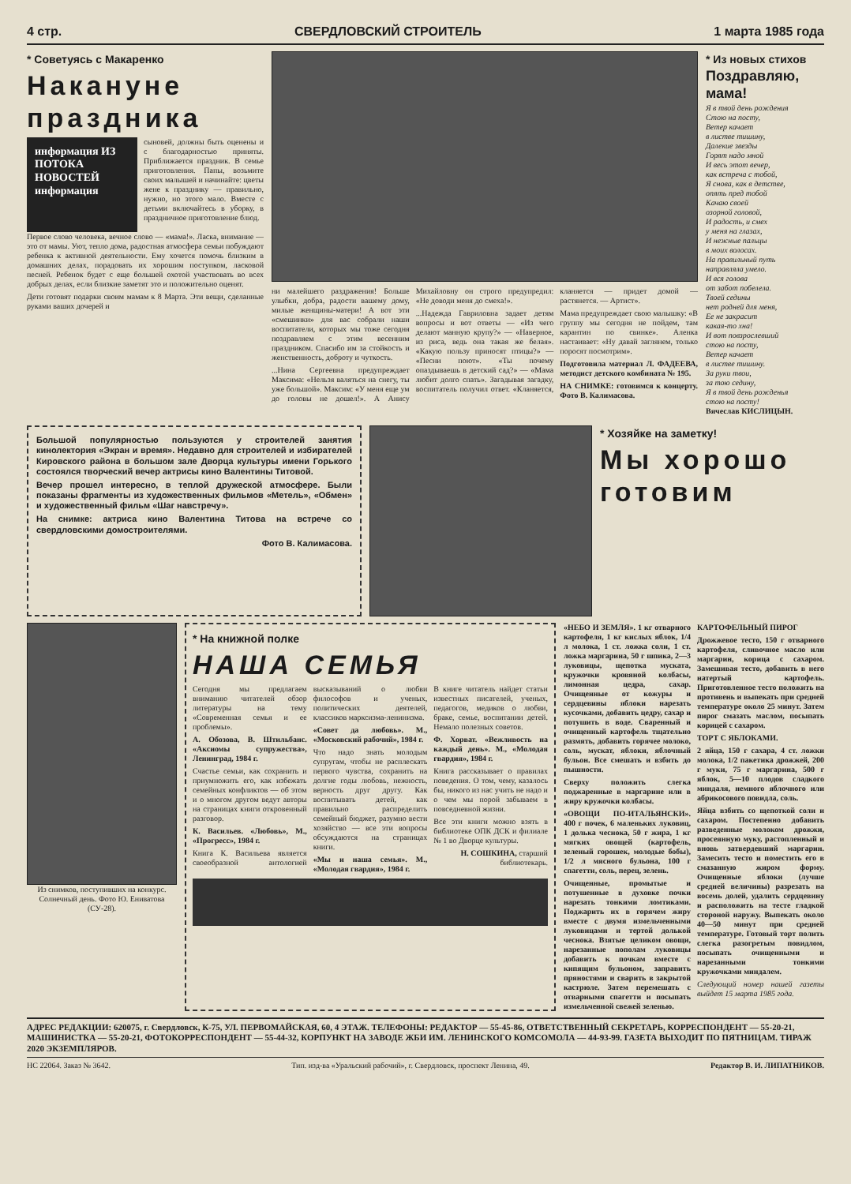4 стр. СВЕРДЛОВСКИЙ СТРОИТЕЛЬ 1 марта 1985 года
* Советуясь с Макаренко
Накануне праздника
информация ИЗ ПОТОКА НОВОСТЕЙ информация
сыновей, должны быть оценены и с благодарностью приняты. Приближается праздник. В семье приготовления. Папы, возьмите своих малышей и начинайте: цветы жене к празднику — правильно, нужно, но этого мало. Вместе с детьми включайтесь в уборку, в праздничное приготовление блюд.
Первое слово человека, вечное слово — «мама!». Ласка, внимание — это от мамы. Уют, тепло дома, радостная атмосфера семьи побуждают ребенка к активной деятельности. Ему хочется помочь близким в домашних делах, порадовать их хорошим поступком, ласковой песней. Ребенок будет с еще большей охотой участвовать во всех добрых делах, если близкие заметят это и положительно оценят.
Дети готовят подарки своим мамам к 8 Марта. Эти вещи, сделанные руками ваших дочерей и
ни малейшего раздражения! Больше улыбки, добра, радости вашему дому, милые женщины-матери! А вот эти «смешинки» для вас собрали наши воспитатели, которых мы тоже сегодня поздравляем с этим весенним праздником. Спасибо им за стойкость и женственность, доброту и чуткость.
...Нина Сергеевна предупреждает Максима: «Нельзя валяться на снегу, ты уже большой». Максим: «У меня еще ум до головы не дошел!». А Анису Михайловну он строго предупредил: «Не доводи меня до смеха!».
...Надежда Гавриловна задает детям вопросы и вот ответы — «Из чего делают манную крупу?» — «Наверное, из риса, ведь она такая же белая». «Какую пользу приносят птицы?» — «Песни поют». «Ты почему опаздываешь в детский сад?» — «Мама любит долго спать». Загадывая загадку, воспитатель получил ответ. «Кланяется, кланяется — придет домой — растянется. — Артист».
Мама предупреждает свою малышку: «В группу мы сегодня не пойдем, там карантин по свинке». Аленка настаивает: «Ну давай заглянем, только поросят посмотрим».
Подготовила материал Л. ФАДЕЕВА, методист детского комбината № 195.
НА СНИМКЕ: готовимся к концерту. Фото В. Калимасова.
* Из новых стихов
Поздравляю, мама!
Я в твой день рождения
Стою на посту,
Ветер качает
в листве тишину,
Далекие звезды
Горят надо мной
И весь этот вечер,
как встреча с тобой,
Я снова, как в детстве,
опять пред тобой
Качаю своей
озорной головой,
И радость, и смех
у меня на глазах,
И нежные пальцы
в моих волосах.
На правильный путь
направляла умело.
И вся голова
от забот побелела.
Твоей седины
нет родней для меня,
Ее не закрасит
какая-то хна!
И вот повзрослевший
стою на посту,
Ветер качает
в листве тишину.
За руки твои,
за тою седину,
Я в твой день рожденья
стою на посту!
Вячеслав КИСЛИЦЫН.
Большой популярностью пользуются у строителей занятия кинолектория «Экран и время». Недавно для строителей и избирателей Кировского района в большом зале Дворца культуры имени Горького состоялся творческий вечер актрисы кино Валентины Титовой.
Вечер прошел интересно, в теплой дружеской атмосфере. Были показаны фрагменты из художественных фильмов «Метель», «Обмен» и художественный фильм «Шаг навстречу».
На снимке: актриса кино Валентина Титова на встрече со свердловскими домостроителями.
Фото В. Калимасова.
* Хозяйке на заметку!
Мы хорошо готовим
Из снимков, поступивших на конкурс. Солнечный день. Фото Ю. Ениватова (СУ-28).
* На книжной полке
НАША СЕМЬЯ
Сегодня мы предлагаем вниманию читателей обзор литературы на тему «Современная семья и ее проблемы».
А. Обозова, В. Штильбанс. «Аксиомы супружества», Ленинград, 1984 г.
Счастье семьи, как сохранить и приумножить его, как избежать семейных конфликтов — об этом и о многом другом ведут авторы на страницах книги откровенный разговор.
К. Васильев. «Любовь», М., «Прогресс», 1984 г.
Книга К. Васильева является своеобразной антологией высказываний о любви философов и ученых, политических деятелей, классиков марксизма-ленинизма.
«Совет да любовь». М., «Московский рабочий», 1984 г.
Что надо знать молодым супругам, чтобы не расплескать первого чувства, сохранить на долгие годы любовь, нежность, верность друг другу. Как воспитывать детей, как правильно распределить семейный бюджет, разумно вести хозяйство — все эти вопросы обсуждаются на страницах книги.
«Мы и наша семья». М., «Молодая гвардия», 1984 г.
В книге читатель найдет статьи известных писателей, ученых, педагогов, медиков о любви, браке, семье, воспитании детей. Немало полезных советов.
Ф. Хорват. «Вежливость на каждый день». М., «Молодая гвардия», 1984 г.
Книга рассказывает о правилах поведения. О том, чему, казалось бы, никого из нас учить не надо и о чем мы порой забываем в повседневной жизни.
Все эти книги можно взять в библиотеке ОПК ДСК и филиале № 1 во Дворце культуры.
Н. СОШКИНА, старший библиотекарь.
«НЕБО И ЗЕМЛЯ». 1 кг отварного картофеля, 1 кг кислых яблок, 1/4 л молока, 1 ст. ложка соли, 1 ст. ложка маргарина, 50 г шпика, 2—3 луковицы, щепотка муската, кружочки кровяной колбасы, лимонная цедра, сахар. Очищенные от кожуры и сердцевины яблоки нарезать кусочками, добавить цедру, сахар и потушить в воде. Сваренный и очищенный картофель тщательно размять, добавить горячее молоко, соль, мускат, яблоки, яблочный бульон. Все смешать и взбить до пышности.
Сверху положить слегка поджаренные в маргарине или в жиру кружочки колбасы.
«ОВОЩИ ПО-ИТАЛЬЯНСКИ». 400 г почек, 6 маленьких луковиц, 1 долька чеснока, 50 г жира, 1 кг мягких овощей (картофель, зеленый горошек, молодые бобы), 1/2 л мясного бульона, 100 г спагетти, соль, перец, зелень.
Очищенные, промытые и потушенные в духовке почки нарезать тонкими ломтиками. Поджарить их в горячем жиру вместе с двумя измельченными луковицами и тертой долькой чеснока. Взятые целиком овощи, нарезанные пополам луковицы добавить к почкам вместе с кипящим бульоном, заправить пряностями и сварить в закрытой кастрюле. Затем перемешать с отварными спагетти и посыпать измельченной свежей зеленью.
КАРТОФЕЛЬНЫЙ ПИРОГ
Дрожжевое тесто, 150 г отварного картофеля, сливочное масло или маргарин, корица с сахаром. Замешивая тесто, добавить в него натертый картофель. Приготовленное тесто положить на противень и выпекать при средней температуре около 25 минут. Затем пирог смазать маслом, посыпать корицей с сахаром.
ТОРТ С ЯБЛОКАМИ.
2 яйца, 150 г сахара, 4 ст. ложки молока, 1/2 пакетика дрожжей, 200 г муки, 75 г маргарина, 500 г яблок, 5—10 плодов сладкого миндаля, немного яблочного или абрикосового повидла, соль.
Яйца взбить со щепоткой соли и сахаром. Постепенно добавить разведенные молоком дрожжи, просеянную муку, растопленный и вновь затвердевший маргарин. Замесить тесто и поместить его в смазанную жиром форму. Очищенные яблоки (лучше средней величины) разрезать на восемь долей, удалить сердцевину и расположить на тесте гладкой стороной наружу. Выпекать около 40—50 минут при средней температуре. Готовый торт полить слегка разогретым повидлом, посыпать очищенными и нарезанными тонкими кружочками миндалем.
Следующий номер нашей газеты выйдет 15 марта 1985 года.
АДРЕС РЕДАКЦИИ: 620075, г. Свердловск, К-75, УЛ. ПЕРВОМАЙСКАЯ, 60, 4 ЭТАЖ. ТЕЛЕФОНЫ: РЕДАКТОР — 55-45-86, ОТВЕТСТВЕННЫЙ СЕКРЕТАРЬ, КОРРЕСПОНДЕНТ — 55-20-21, МАШИНИСТКА — 55-20-21, ФОТОКОРРЕСПОНДЕНТ — 55-44-32, КОРПУНКТ НА ЗАВОДЕ ЖБИ ИМ. ЛЕНИНСКОГО КОМСОМОЛА — 44-93-99. ГАЗЕТА ВЫХОДИТ ПО ПЯТНИЦАМ. ТИРАЖ 2020 ЭКЗЕМПЛЯРОВ.
НС 22064. Заказ № 3642. Тип. изд-ва «Уральский рабочий», г. Свердловск, проспект Ленина, 49. Редактор В. И. ЛИПАТНИКОВ.